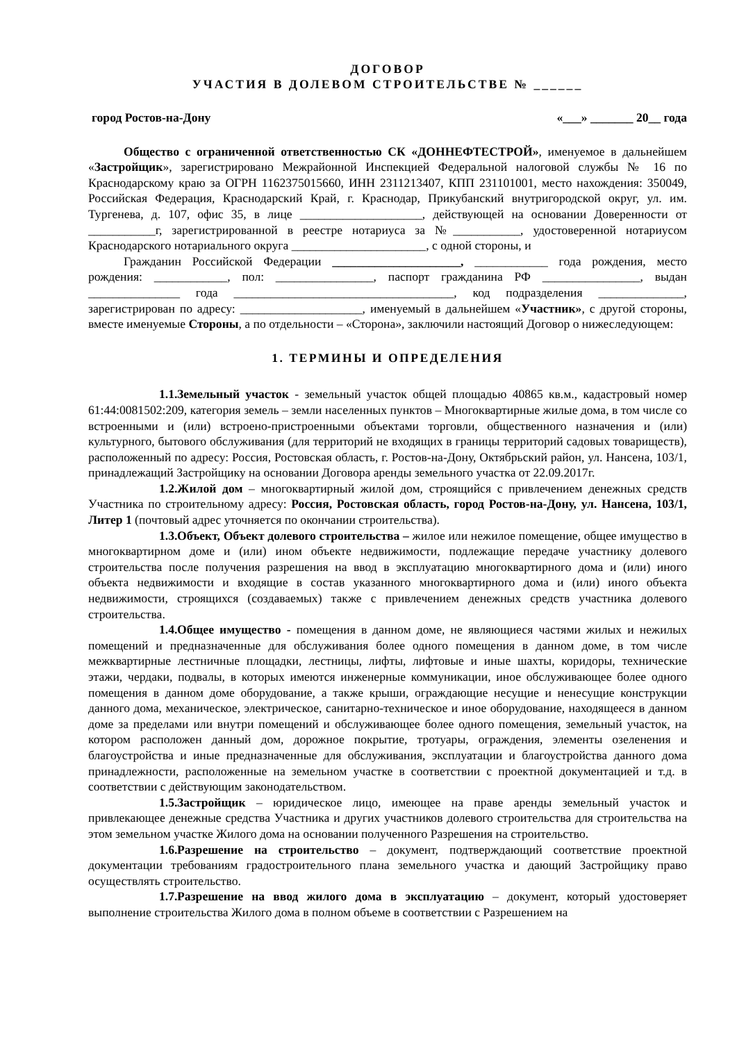ДОГОВОР
УЧАСТИЯ В ДОЛЕВОМ СТРОИТЕЛЬСТВЕ № ______
город Ростов-на-Дону «___» _______ 20__ года
Общество с ограниченной ответственностью СК «ДОННЕФТЕСТРОЙ», именуемое в дальнейшем «Застройщик», зарегистрировано Межрайонной Инспекцией Федеральной налоговой службы № 16 по Краснодарскому краю за ОГРН 1162375015660, ИНН 2311213407, КПП 231101001, место нахождения: 350049, Российская Федерация, Краснодарский Край, г. Краснодар, Прикубанский внутригородской округ, ул. им. Тургенева, д. 107, офис 35, в лице ____________________, действующей на основании Доверенности от ___________г, зарегистрированной в реестре нотариуса за №___________, удостоверенной нотариусом Краснодарского нотариального округа ______________________, с одной стороны, и
Гражданин Российской Федерации _____________________, ____________ года рождения, место рождения: ____________, пол: ________________, паспорт гражданина РФ ________________, выдан _______________ года ____________________________________, код подразделения ______________, зарегистрирован по адресу: ____________________, именуемый в дальнейшем «Участник», с другой стороны, вместе именуемые Стороны, а по отдельности – «Сторона», заключили настоящий Договор о нижеследующем:
1. ТЕРМИНЫ И ОПРЕДЕЛЕНИЯ
1.1. Земельный участок - земельный участок общей площадью 40865 кв.м., кадастровый номер 61:44:0081502:209, категория земель – земли населенных пунктов – Многоквартирные жилые дома, в том числе со встроенными и (или) встроено-пристроенными объектами торговли, общественного назначения и (или) культурного, бытового обслуживания (для территорий не входящих в границы территорий садовых товариществ), расположенный по адресу: Россия, Ростовская область, г. Ростов-на-Дону, Октябрьский район, ул. Нансена, 103/1, принадлежащий Застройщику на основании Договора аренды земельного участка от 22.09.2017г.
1.2. Жилой дом – многоквартирный жилой дом, строящийся с привлечением денежных средств Участника по строительному адресу: Россия, Ростовская область, город Ростов-на-Дону, ул. Нансена, 103/1, Литер 1 (почтовый адрес уточняется по окончании строительства).
1.3. Объект, Объект долевого строительства – жилое или нежилое помещение, общее имущество в многоквартирном доме и (или) ином объекте недвижимости, подлежащие передаче участнику долевого строительства после получения разрешения на ввод в эксплуатацию многоквартирного дома и (или) иного объекта недвижимости и входящие в состав указанного многоквартирного дома и (или) иного объекта недвижимости, строящихся (создаваемых) также с привлечением денежных средств участника долевого строительства.
1.4. Общее имущество - помещения в данном доме, не являющиеся частями жилых и нежилых помещений и предназначенные для обслуживания более одного помещения в данном доме, в том числе межквартирные лестничные площадки, лестницы, лифты, лифтовые и иные шахты, коридоры, технические этажи, чердаки, подвалы, в которых имеются инженерные коммуникации, иное обслуживающее более одного помещения в данном доме оборудование, а также крыши, ограждающие несущие и ненесущие конструкции данного дома, механическое, электрическое, санитарно-техническое и иное оборудование, находящееся в данном доме за пределами или внутри помещений и обслуживающее более одного помещения, земельный участок, на котором расположен данный дом, дорожное покрытие, тротуары, ограждения, элементы озеленения и благоустройства и иные предназначенные для обслуживания, эксплуатации и благоустройства данного дома принадлежности, расположенные на земельном участке в соответствии с проектной документацией и т.д. в соответствии с действующим законодательством.
1.5. Застройщик – юридическое лицо, имеющее на праве аренды земельный участок и привлекающее денежные средства Участника и других участников долевого строительства для строительства на этом земельном участке Жилого дома на основании полученного Разрешения на строительство.
1.6. Разрешение на строительство – документ, подтверждающий соответствие проектной документации требованиям градостроительного плана земельного участка и дающий Застройщику право осуществлять строительство.
1.7. Разрешение на ввод жилого дома в эксплуатацию – документ, который удостоверяет выполнение строительства Жилого дома в полном объеме в соответствии с Разрешением на